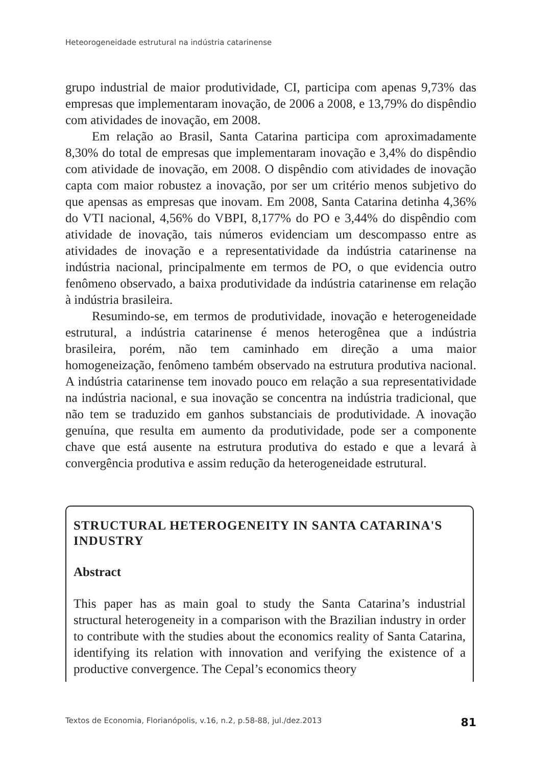Heteorogeneidade estrutural na indústria catarinense
grupo industrial de maior produtividade, CI, participa com apenas 9,73% das empresas que implementaram inovação, de 2006 a 2008, e 13,79% do dispêndio com atividades de inovação, em 2008.
Em relação ao Brasil, Santa Catarina participa com aproximadamente 8,30% do total de empresas que implementaram inovação e 3,4% do dispêndio com atividade de inovação, em 2008. O dispêndio com atividades de inovação capta com maior robustez a inovação, por ser um critério menos subjetivo do que apensas as empresas que inovam. Em 2008, Santa Catarina detinha 4,36% do VTI nacional, 4,56% do VBPI, 8,177% do PO e 3,44% do dispêndio com atividade de inovação, tais números evidenciam um descompasso entre as atividades de inovação e a representatividade da indústria catarinense na indústria nacional, principalmente em termos de PO, o que evidencia outro fenômeno observado, a baixa produtividade da indústria catarinense em relação à indústria brasileira.
Resumindo-se, em termos de produtividade, inovação e heterogeneidade estrutural, a indústria catarinense é menos heterogênea que a indústria brasileira, porém, não tem caminhado em direção a uma maior homogeneização, fenômeno também observado na estrutura produtiva nacional. A indústria catarinense tem inovado pouco em relação a sua representatividade na indústria nacional, e sua inovação se concentra na indústria tradicional, que não tem se traduzido em ganhos substanciais de produtividade. A inovação genuína, que resulta em aumento da produtividade, pode ser a componente chave que está ausente na estrutura produtiva do estado e que a levará à convergência produtiva e assim redução da heterogeneidade estrutural.
STRUCTURAL HETEROGENEITY IN SANTA CATARINA'S INDUSTRY
Abstract
This paper has as main goal to study the Santa Catarina’s industrial structural heterogeneity in a comparison with the Brazilian industry in order to contribute with the studies about the economics reality of Santa Catarina, identifying its relation with innovation and verifying the existence of a productive convergence. The Cepal’s economics theory
Textos de Economia, Florianópolis, v.16, n.2, p.58-88, jul./dez.2013 81